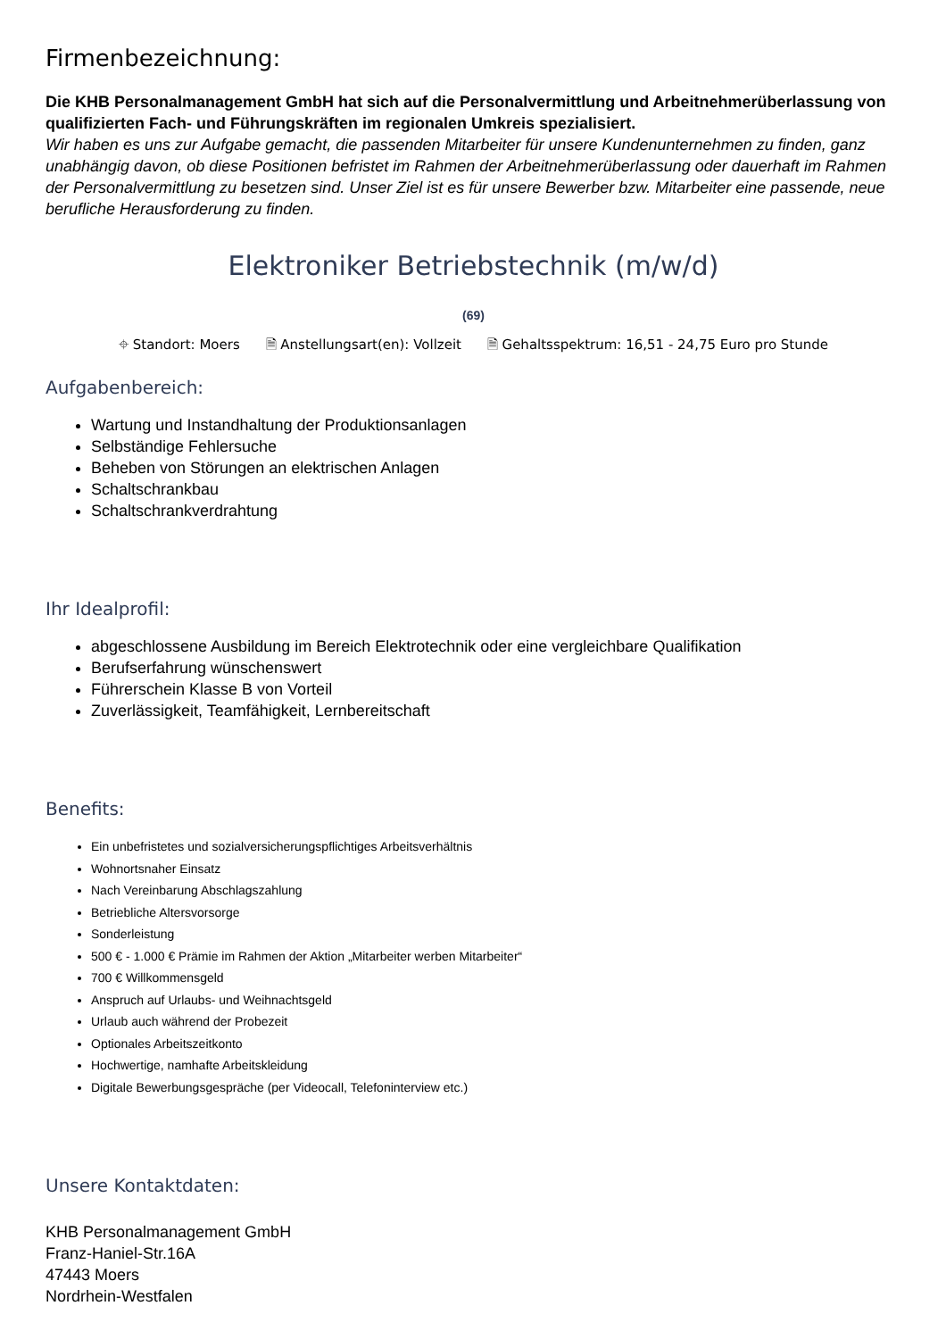Firmenbezeichnung:
Die KHB Personalmanagement GmbH hat sich auf die Personalvermittlung und Arbeitnehmerüberlassung von qualifizierten Fach- und Führungskräften im regionalen Umkreis spezialisiert.
Wir haben es uns zur Aufgabe gemacht, die passenden Mitarbeiter für unsere Kundenunternehmen zu finden, ganz unabhängig davon, ob diese Positionen befristet im Rahmen der Arbeitnehmerüberlassung oder dauerhaft im Rahmen der Personalvermittlung zu besetzen sind. Unser Ziel ist es für unsere Bewerber bzw. Mitarbeiter eine passende, neue berufliche Herausforderung zu finden.
Elektroniker Betriebstechnik (m/w/d)
(69)
⌖ Standort: Moers 🗎 Anstellungsart(en): Vollzeit 🗎 Gehaltsspektrum: 16,51 - 24,75 Euro pro Stunde
Aufgabenbereich:
Wartung und Instandhaltung der Produktionsanlagen
Selbständige Fehlersuche
Beheben von Störungen an elektrischen Anlagen
Schaltschrankbau
Schaltschrankverdrahtung
Ihr Idealprofil:
abgeschlossene Ausbildung im Bereich Elektrotechnik oder eine vergleichbare Qualifikation
Berufserfahrung wünschenswert
Führerschein Klasse B von Vorteil
Zuverlässigkeit, Teamfähigkeit, Lernbereitschaft
Benefits:
Ein unbefristetes und sozialversicherungspflichtiges Arbeitsverhältnis
Wohnortsnaher Einsatz
Nach Vereinbarung Abschlagszahlung
Betriebliche Altersvorsorge
Sonderleistung
500 € - 1.000 € Prämie im Rahmen der Aktion „Mitarbeiter werben Mitarbeiter“
700 € Willkommensgeld
Anspruch auf Urlaubs- und Weihnachtsgeld
Urlaub auch während der Probezeit
Optionales Arbeitszeitkonto
Hochwertige, namhafte Arbeitskleidung
Digitale Bewerbungsgespräche (per Videocall, Telefoninterview etc.)
Unsere Kontaktdaten:
KHB Personalmanagement GmbH
Franz-Haniel-Str.16A
47443 Moers
Nordrhein-Westfalen